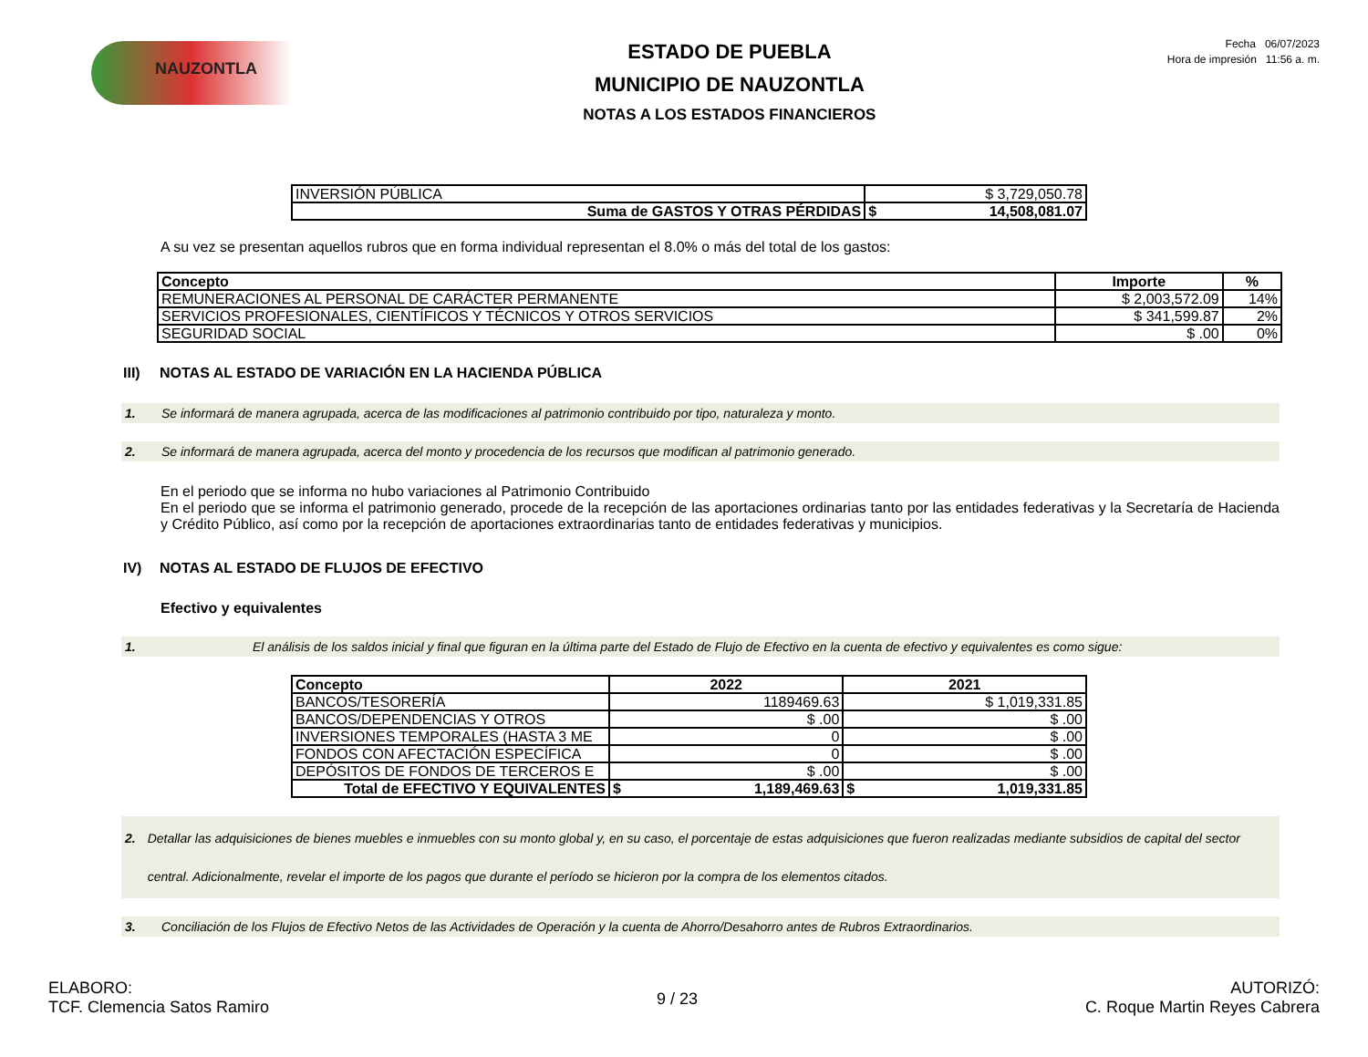NAUZONTLA
ESTADO DE PUEBLA
MUNICIPIO DE NAUZONTLA
NOTAS A LOS ESTADOS FINANCIEROS
Fecha 06/07/2023
Hora de impresión 11:56 a. m.
| INVERSIÓN PÚBLICA | $ 3,729,050.78 |
| Suma de GASTOS Y OTRAS PÉRDIDAS | $ 14,508,081.07 |
A su vez se presentan aquellos rubros que en forma individual representan el 8.0% o más del total de los gastos:
| Concepto | Importe | % |
| --- | --- | --- |
| REMUNERACIONES AL PERSONAL DE CARÁCTER PERMANENTE | $ 2,003,572.09 | 14% |
| SERVICIOS PROFESIONALES, CIENTÍFICOS Y TÉCNICOS Y OTROS SERVICIOS | $ 341,599.87 | 2% |
| SEGURIDAD SOCIAL | $ .00 | 0% |
III) NOTAS AL ESTADO DE VARIACIÓN EN LA HACIENDA PÚBLICA
1. Se informará de manera agrupada, acerca de las modificaciones al patrimonio contribuido por tipo, naturaleza y monto.
2. Se informará de manera agrupada, acerca del monto y procedencia de los recursos que modifican al patrimonio generado.
En el periodo que se informa no hubo variaciones al Patrimonio Contribuido
En el periodo que se informa el patrimonio generado, procede de la recepción de las aportaciones ordinarias tanto por las entidades federativas y la Secretaría de Hacienda y Crédito Público, así como por la recepción de aportaciones extraordinarias tanto de entidades federativas y municipios.
IV) NOTAS AL ESTADO DE FLUJOS DE EFECTIVO
Efectivo y equivalentes
1. El análisis de los saldos inicial y final que figuran en la última parte del Estado de Flujo de Efectivo en la cuenta de efectivo y equivalentes es como sigue:
| Concepto | 2022 | 2021 |
| --- | --- | --- |
| BANCOS/TESORERÍA | 1189469.63 | $ 1,019,331.85 |
| BANCOS/DEPENDENCIAS Y OTROS | $ .00 | $ .00 |
| INVERSIONES TEMPORALES (HASTA 3 ME | 0 | $ .00 |
| FONDOS CON AFECTACIÓN ESPECÍFICA | 0 | $ .00 |
| DEPÓSITOS DE FONDOS DE TERCEROS E | $ .00 | $ .00 |
| Total de EFECTIVO Y EQUIVALENTES | $ 1,189,469.63 | $ 1,019,331.85 |
2. Detallar las adquisiciones de bienes muebles e inmuebles con su monto global y, en su caso, el porcentaje de estas adquisiciones que fueron realizadas mediante subsidios de capital del sector central. Adicionalmente, revelar el importe de los pagos que durante el período se hicieron por la compra de los elementos citados.
3. Conciliación de los Flujos de Efectivo Netos de las Actividades de Operación y la cuenta de Ahorro/Desahorro antes de Rubros Extraordinarios.
ELABORO:
TCF. Clemencia Satos Ramiro
9 / 23
AUTORIZÓ:
C. Roque Martin Reyes Cabrera